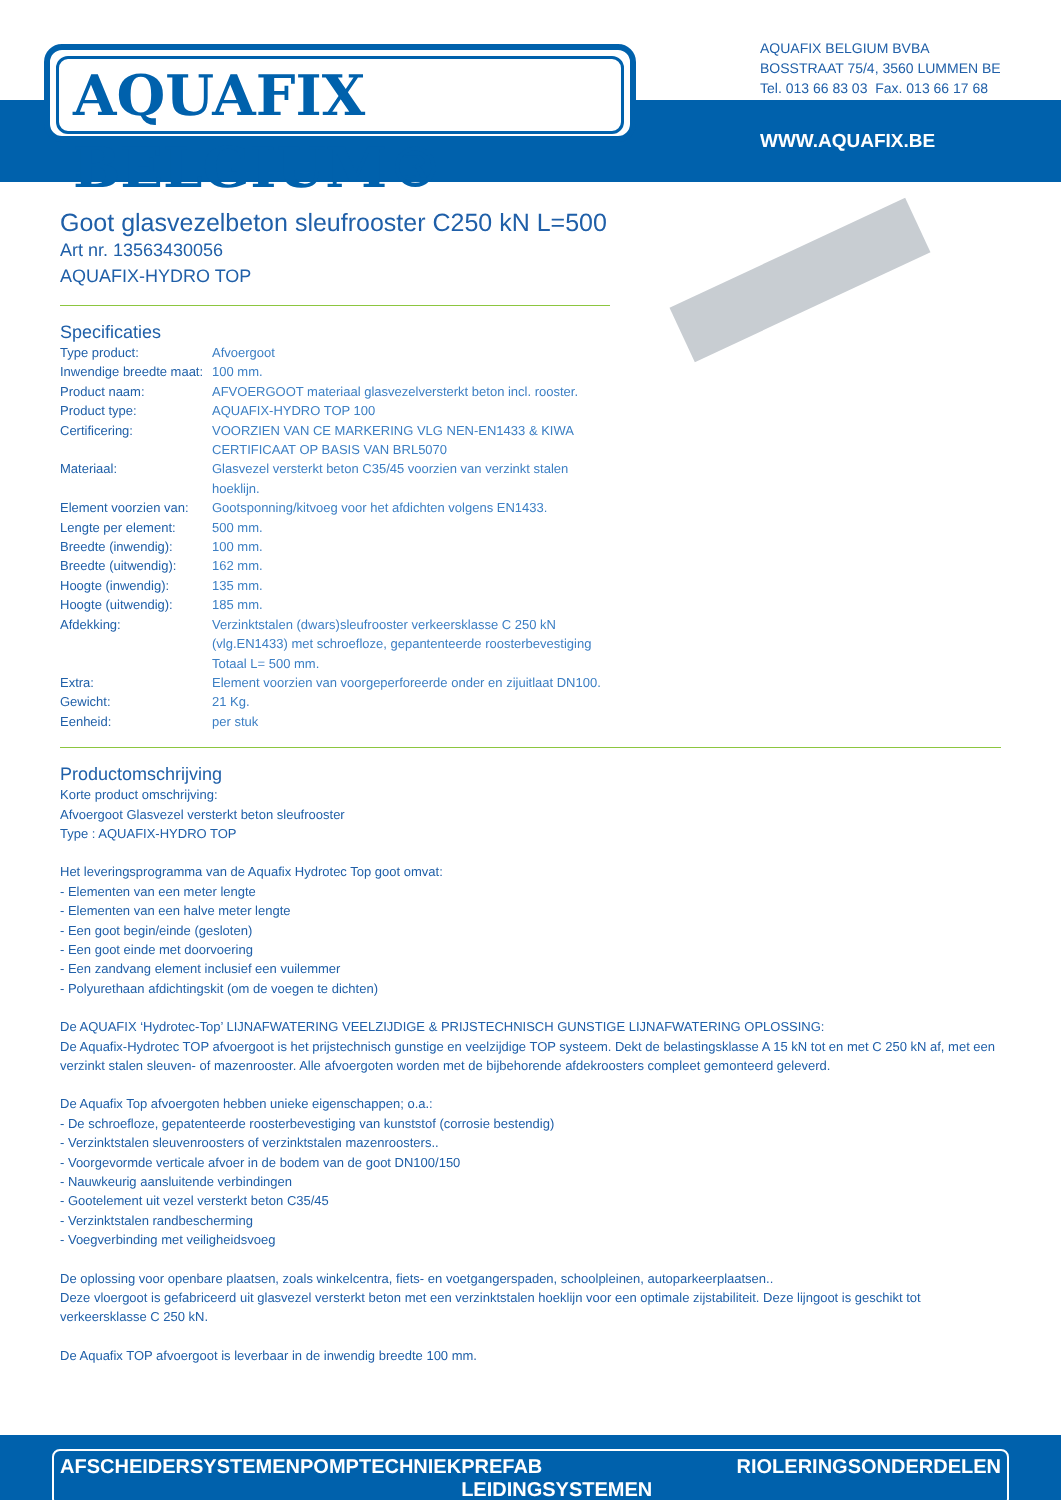AQUAFIX BELGIUM®
AQUAFIX BELGIUM BVBA
BOSSTRAAT 75/4, 3560 LUMMEN BE
Tel. 013 66 83 03 Fax. 013 66 17 68
WWW.AQUAFIX.BE
Goot glasvezelbeton sleufrooster C250 kN L=500
Art nr. 13563430056
AQUAFIX-HYDRO TOP
Specificaties
| Type product: | Afvoergoot |
| Inwendige breedte maat: | 100 mm. |
| Product naam: | AFVOERGOOT materiaal glasvezelversterkt beton incl. rooster. |
| Product type: | AQUAFIX-HYDRO TOP 100 |
| Certificering: | VOORZIEN VAN CE MARKERING VLG NEN-EN1433 & KIWA CERTIFICAAT OP BASIS VAN BRL5070 |
| Materiaal: | Glasvezel versterkt beton C35/45 voorzien van verzinkt stalen hoeklijn. |
| Element voorzien van: | Gootsponning/kitvoeg voor het afdichten volgens EN1433. |
| Lengte per element: | 500 mm. |
| Breedte (inwendig): | 100 mm. |
| Breedte (uitwendig): | 162 mm. |
| Hoogte (inwendig): | 135 mm. |
| Hoogte (uitwendig): | 185 mm. |
| Afdekking: | Verzinktstalen (dwars)sleufrooster verkeersklasse C 250 kN (vlg.EN1433) met schroefloze, gepantenteerde roosterbevestiging Totaal L= 500 mm. |
| Extra: | Element voorzien van voorgeperforeerde onder en zijuitlaat DN100. |
| Gewicht: | 21 Kg. |
| Eenheid: | per stuk |
Productomschrijving
Korte product omschrijving:
Afvoergoot Glasvezel versterkt beton sleufrooster
Type : AQUAFIX-HYDRO TOP
Het leveringsprogramma van de Aquafix Hydrotec Top goot omvat:
- Elementen van een meter lengte
- Elementen van een halve meter lengte
- Een goot begin/einde (gesloten)
- Een goot einde met doorvoering
- Een zandvang element inclusief een vuilemmer
- Polyurethaan afdichtingskit (om de voegen te dichten)
De AQUAFIX ‘Hydrotec-Top’ LIJNAFWATERING VEELZIJDIGE & PRIJSTECHNISCH GUNSTIGE LIJNAFWATERING OPLOSSING:
De Aquafix-Hydrotec TOP afvoergoot is het prijstechnisch gunstige en veelzijdige TOP systeem. Dekt de belastingsklasse A 15 kN tot en met C 250 kN af, met een verzinkt stalen sleuven- of mazenrooster. Alle afvoergoten worden met de bijbehorende afdekroosters compleet gemonteerd geleverd.
De Aquafix Top afvoergoten hebben unieke eigenschappen; o.a.:
- De schroefloze, gepatenteerde roosterbevestiging van kunststof (corrosie bestendig)
- Verzinktstalen sleuvenroosters of verzinktstalen mazenroosters..
- Voorgevormde verticale afvoer in de bodem van de goot DN100/150
- Nauwkeurig aansluitende verbindingen
- Gootelement uit vezel versterkt beton C35/45
- Verzinktstalen randbescherming
- Voegverbinding met veiligheidsvoeg
De oplossing voor openbare plaatsen, zoals winkelcentra, fiets- en voetgangerspaden, schoolpleinen, autoparkeerplaatsen..
Deze vloergoot is gefabriceerd uit glasvezel versterkt beton met een verzinktstalen hoeklijn voor een optimale zijstabiliteit. Deze lijngoot is geschikt tot verkeersklasse C 250 kN.
De Aquafix TOP afvoergoot is leverbaar in de inwendig breedte 100 mm.
AFSCHEIDERSYSTEMEN POMPTECHNIEK PREFAB LEIDINGSYSTEMEN RIOLERINGSONDERDELEN